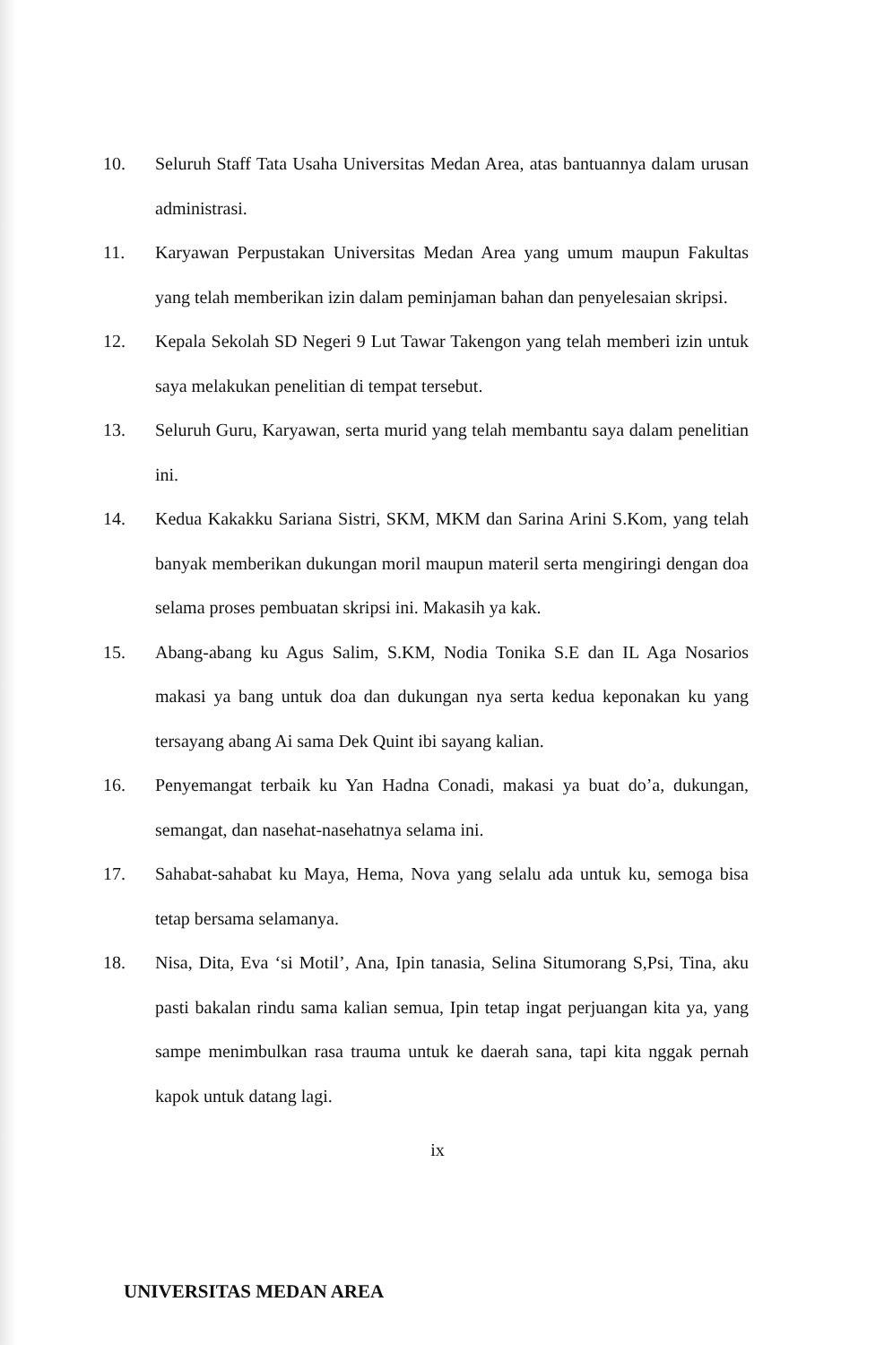10. Seluruh Staff Tata Usaha Universitas Medan Area, atas bantuannya dalam urusan administrasi.
11. Karyawan Perpustakan Universitas Medan Area yang umum maupun Fakultas yang telah memberikan izin dalam peminjaman bahan dan penyelesaian skripsi.
12. Kepala Sekolah SD Negeri 9 Lut Tawar Takengon yang telah memberi izin untuk saya melakukan penelitian di tempat tersebut.
13. Seluruh Guru, Karyawan, serta murid yang telah membantu saya dalam penelitian ini.
14. Kedua Kakakku Sariana Sistri, SKM, MKM dan Sarina Arini S.Kom, yang telah banyak memberikan dukungan moril maupun materil serta mengiringi dengan doa selama proses pembuatan skripsi ini. Makasih ya kak.
15. Abang-abang ku Agus Salim, S.KM, Nodia Tonika S.E dan IL Aga Nosarios makasi ya bang untuk doa dan dukungan nya serta kedua keponakan ku yang tersayang abang Ai sama Dek Quint ibi sayang kalian.
16. Penyemangat terbaik ku Yan Hadna Conadi, makasi ya buat do’a, dukungan, semangat, dan nasehat-nasehatnya selama ini.
17. Sahabat-sahabat ku Maya, Hema, Nova yang selalu ada untuk ku, semoga bisa tetap bersama selamanya.
18. Nisa, Dita, Eva ‘si Motil’, Ana, Ipin tanasia, Selina Situmorang S,Psi, Tina, aku pasti bakalan rindu sama kalian semua, Ipin tetap ingat perjuangan kita ya, yang sampe menimbulkan rasa trauma untuk ke daerah sana, tapi kita nggak pernah kapok untuk datang lagi.
ix
UNIVERSITAS MEDAN AREA